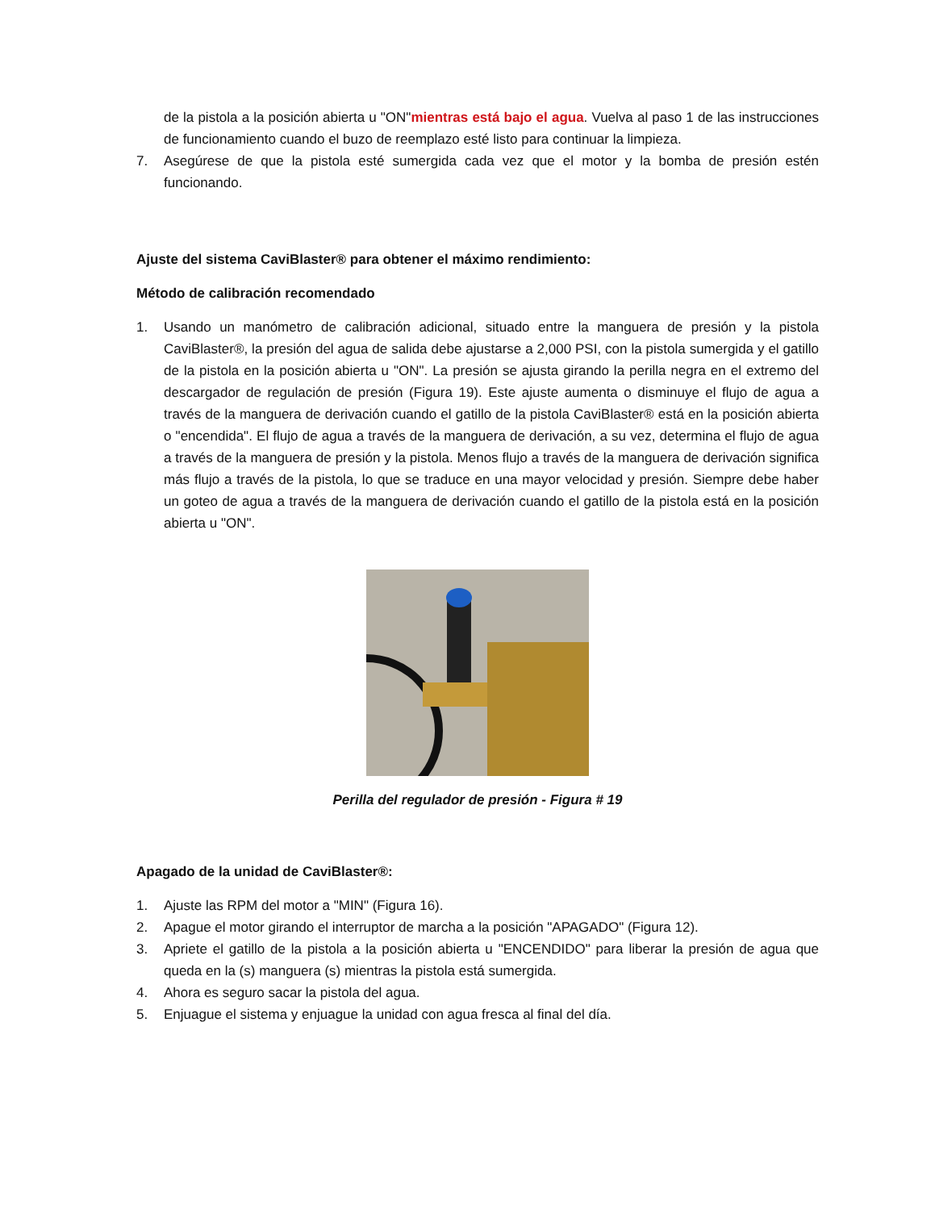de la pistola a la posición abierta u "ON"mientras está bajo el agua. Vuelva al paso 1 de las instrucciones de funcionamiento cuando el buzo de reemplazo esté listo para continuar la limpieza.
7. Asegúrese de que la pistola esté sumergida cada vez que el motor y la bomba de presión estén funcionando.
Ajuste del sistema CaviBlaster® para obtener el máximo rendimiento:
Método de calibración recomendado
1. Usando un manómetro de calibración adicional, situado entre la manguera de presión y la pistola CaviBlaster®, la presión del agua de salida debe ajustarse a 2,000 PSI, con la pistola sumergida y el gatillo de la pistola en la posición abierta u "ON". La presión se ajusta girando la perilla negra en el extremo del descargador de regulación de presión (Figura 19). Este ajuste aumenta o disminuye el flujo de agua a través de la manguera de derivación cuando el gatillo de la pistola CaviBlaster® está en la posición abierta o "encendida". El flujo de agua a través de la manguera de derivación, a su vez, determina el flujo de agua a través de la manguera de presión y la pistola. Menos flujo a través de la manguera de derivación significa más flujo a través de la pistola, lo que se traduce en una mayor velocidad y presión. Siempre debe haber un goteo de agua a través de la manguera de derivación cuando el gatillo de la pistola está en la posición abierta u "ON".
Perilla del regulador de presión - Figura # 19
Apagado de la unidad de CaviBlaster®:
1. Ajuste las RPM del motor a "MIN" (Figura 16).
2. Apague el motor girando el interruptor de marcha a la posición "APAGADO" (Figura 12).
3. Apriete el gatillo de la pistola a la posición abierta u "ENCENDIDO" para liberar la presión de agua que queda en la (s) manguera (s) mientras la pistola está sumergida.
4. Ahora es seguro sacar la pistola del agua.
5. Enjuague el sistema y enjuague la unidad con agua fresca al final del día.